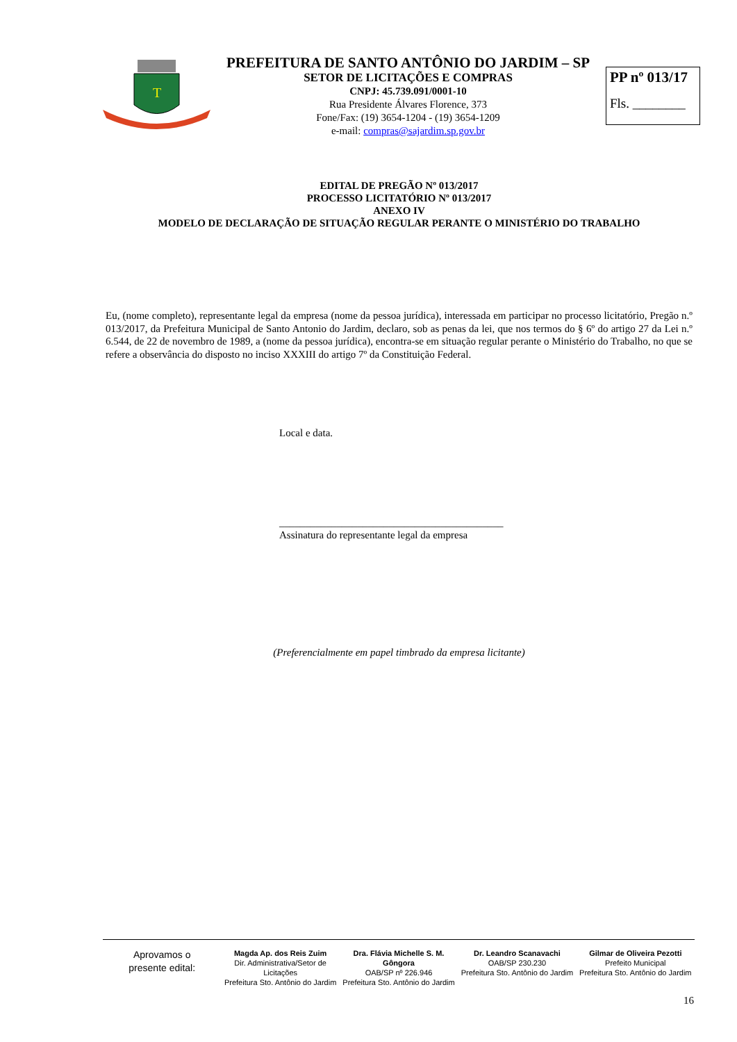T
PREFEITURA DE SANTO ANTÔNIO DO JARDIM – SP
SETOR DE LICITAÇÕES E COMPRAS
CNPJ: 45.739.091/0001-10
Rua Presidente Álvares Florence, 373
Fone/Fax: (19) 3654-1204 - (19) 3654-1209
e-mail: compras@sajardim.sp.gov.br
PP nº 013/17
Fls. ________
EDITAL DE PREGÃO Nº 013/2017
PROCESSO LICITATÓRIO Nº 013/2017
ANEXO IV
MODELO DE DECLARAÇÃO DE SITUAÇÃO REGULAR PERANTE O MINISTÉRIO DO TRABALHO
Eu, (nome completo), representante legal da empresa (nome da pessoa jurídica), interessada em participar no processo licitatório, Pregão n.º 013/2017, da Prefeitura Municipal de Santo Antonio do Jardim, declaro, sob as penas da lei, que nos termos do § 6º do artigo 27 da Lei n.º 6.544, de 22 de novembro de 1989, a (nome da pessoa jurídica), encontra-se em situação regular perante o Ministério do Trabalho, no que se refere a observância do disposto no inciso XXXIII do artigo 7º da Constituição Federal.
Local e data.
___________________________________________
Assinatura do representante legal da empresa
(Preferencialmente em papel timbrado da empresa licitante)
Aprovamos o
presente edital:
Magda Ap. dos Reis Zuim
Dir. Administrativa/Setor de Licitações
Prefeitura Sto. Antônio do Jardim
Dra. Flávia Michelle S. M. Gôngora
OAB/SP nº 226.946
Prefeitura Sto. Antônio do Jardim
Dr. Leandro Scanavachi
OAB/SP 230.230
Prefeitura Sto. Antônio do Jardim
Gilmar de Oliveira Pezotti
Prefeito Municipal
Prefeitura Sto. Antônio do Jardim
16